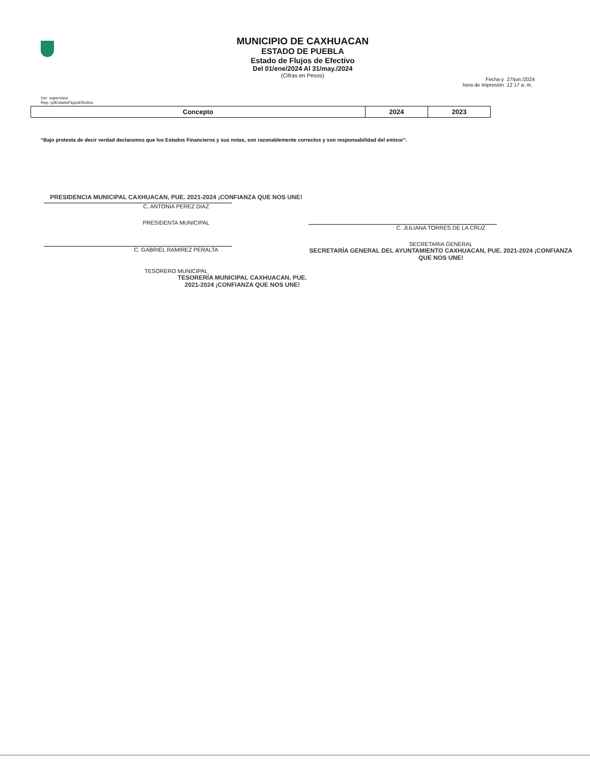Usr: supervisor
Rep: rptEstadoFlujosEfectivo
MUNICIPIO DE CAXHUACAN
ESTADO DE PUEBLA
Estado de Flujos de Efectivo
Del 01/ene/2024 Al 31/may./2024
(Cifras en Pesos)
Fecha y
hora de Impresión
27/jun./2024
12 17 a. m.
| Concepto | 2024 | 2023 |
| --- | --- | --- |
“Bajo protesta de decir verdad declaramos que los Estados Financieros y sus notas, son razonablemente correctos y son responsabilidad del emisor”.
PRESIDENCIA MUNICIPAL CAXHUACAN, PUE. 2021-2024 ¡CONFIANZA QUE NOS UNE!
C. ANTONIA PEREZ DIAZ
PRESIDENTA MUNICIPAL
C. GABRIEL RAMIREZ PERALTA
TESORERO MUNICIPAL
TESORERÍA MUNICIPAL CAXHUACAN, PUE. 2021-2024 ¡CONFIANZA QUE NOS UNE!
C. JULIANA TORRES DE LA CRUZ
SECRETARIA GENERAL
SECRETARÍA GENERAL DEL AYUNTAMIENTO CAXHUACAN, PUE. 2021-2024 ¡CONFIANZA QUE NOS UNE!